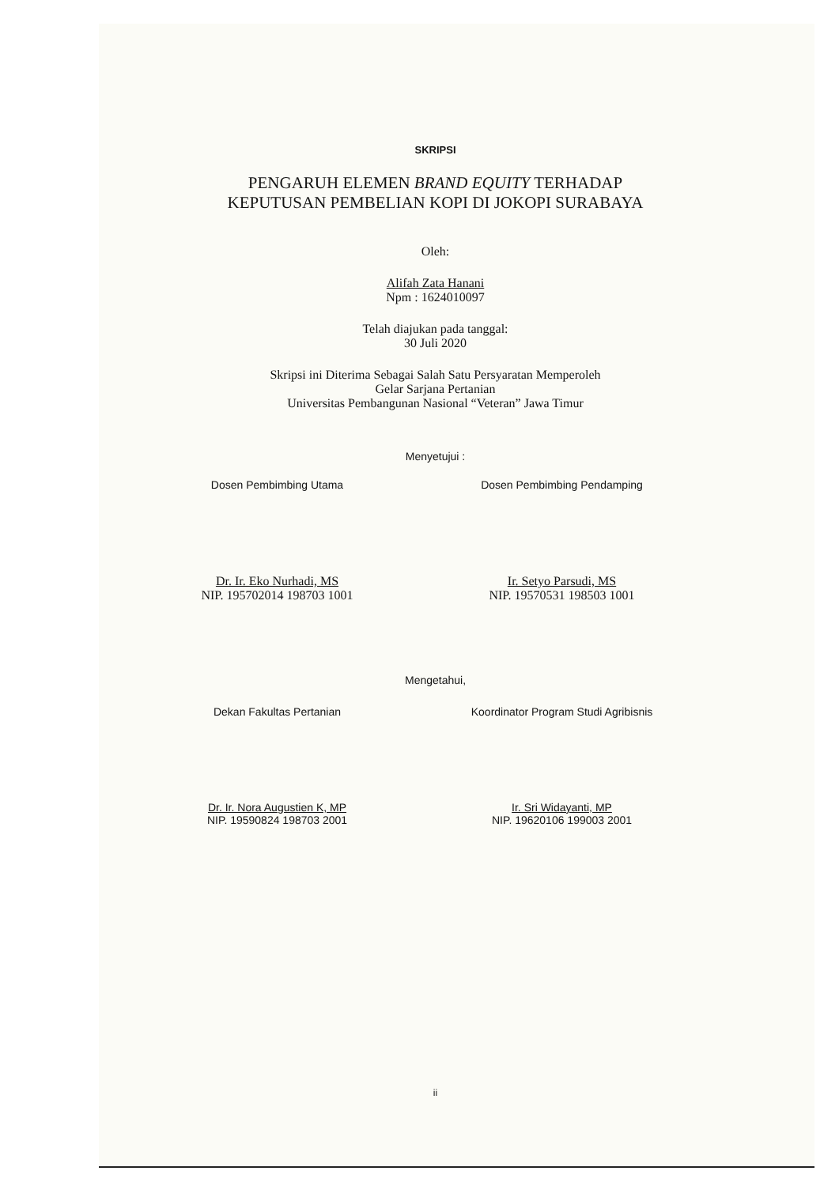SKRIPSI
PENGARUH ELEMEN BRAND EQUITY TERHADAP
KEPUTUSAN PEMBELIAN KOPI DI JOKOPI SURABAYA
Oleh:
Alifah Zata Hanani
Npm : 1624010097
Telah diajukan pada tanggal:
30 Juli 2020
Skripsi ini Diterima Sebagai Salah Satu Persyaratan Memperoleh
Gelar Sarjana Pertanian
Universitas Pembangunan Nasional “Veteran” Jawa Timur
Menyetujui :
Dosen Pembimbing Utama Dosen Pembimbing Pendamping
Dr. Ir. Eko Nurhadi, MS
NIP. 195702014 198703 1001
Ir. Setyo Parsudi, MS
NIP. 19570531 198503 1001
Mengetahui,
Dekan Fakultas Pertanian Koordinator Program Studi Agribisnis
Dr. Ir. Nora Augustien K, MP
NIP. 19590824 198703 2001
Ir. Sri Widayanti, MP
NIP. 19620106 199003 2001
ii